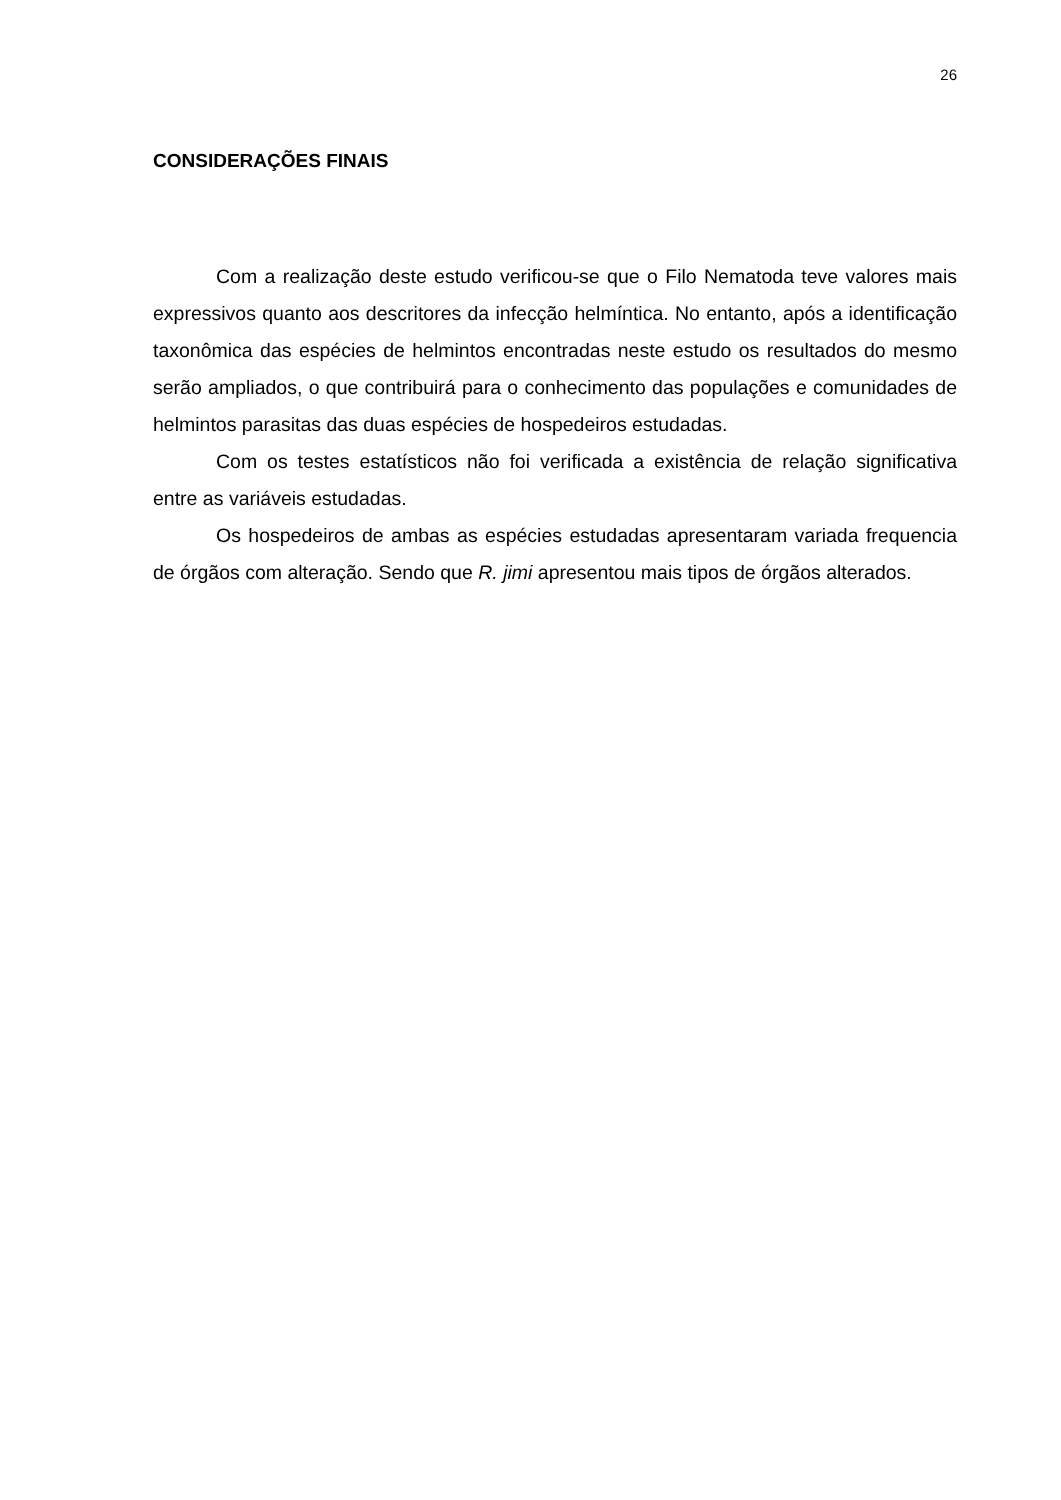26
CONSIDERAÇÕES FINAIS
Com a realização deste estudo verificou-se que o Filo Nematoda teve valores mais expressivos quanto aos descritores da infecção helmíntica. No entanto, após a identificação taxonômica das espécies de helmintos encontradas neste estudo os resultados do mesmo serão ampliados, o que contribuirá para o conhecimento das populações e comunidades de helmintos parasitas das duas espécies de hospedeiros estudadas.
Com os testes estatísticos não foi verificada a existência de relação significativa entre as variáveis estudadas.
Os hospedeiros de ambas as espécies estudadas apresentaram variada frequencia de órgãos com alteração. Sendo que R. jimi apresentou mais tipos de órgãos alterados.